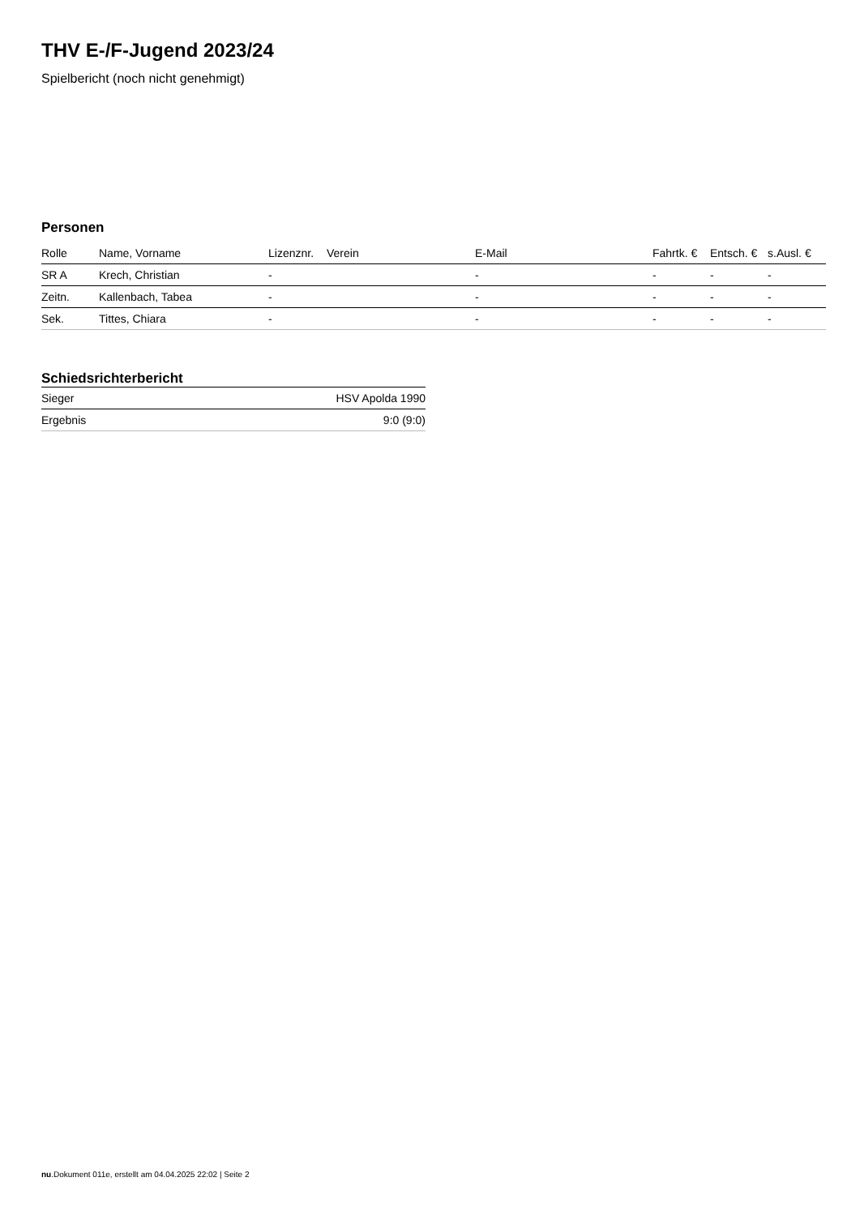THV E-/F-Jugend 2023/24
Spielbericht (noch nicht genehmigt)
Personen
| Rolle | Name, Vorname | Lizenznr. | Verein | E-Mail | Fahrtk. € | Entsch. € | s.Ausl. € |
| --- | --- | --- | --- | --- | --- | --- | --- |
| SR A | Krech, Christian | - | | - | - | - | - |
| Zeitn. | Kallenbach, Tabea | - | | - | - | - | - |
| Sek. | Tittes, Chiara | - | | - | - | - | - |
Schiedsrichterbericht
| Sieger | HSV Apolda 1990 |
| Ergebnis | 9:0 (9:0) |
nu.Dokument 011e, erstellt am 04.04.2025 22:02 | Seite 2